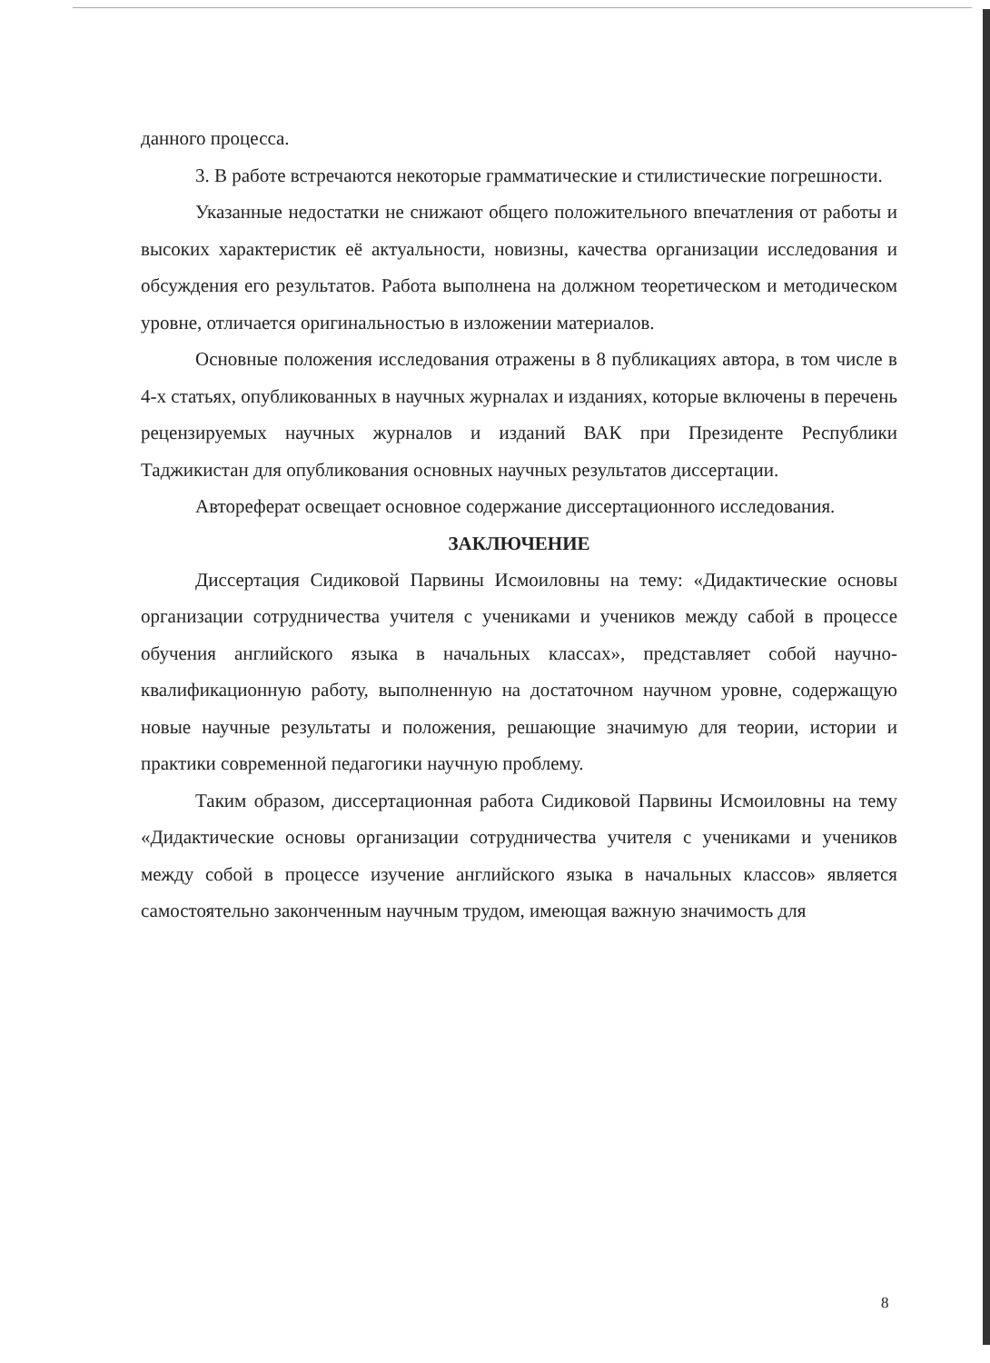данного процесса.
3. В работе встречаются некоторые грамматические и стилистические погрешности.
Указанные недостатки не снижают общего положительного впечатления от работы и высоких характеристик её актуальности, новизны, качества организации исследования и обсуждения его результатов. Работа выполнена на должном теоретическом и методическом уровне, отличается оригинальностью в изложении материалов.
Основные положения исследования отражены в 8 публикациях автора, в том числе в 4-х статьях, опубликованных в научных журналах и изданиях, которые включены в перечень рецензируемых научных журналов и изданий ВАК при Президенте Республики Таджикистан для опубликования основных научных результатов диссертации.
Автореферат освещает основное содержание диссертационного исследования.
ЗАКЛЮЧЕНИЕ
Диссертация Сидиковой Парвины Исмоиловны на тему: «Дидактические основы организации сотрудничества учителя с учениками и учеников между сабой в процессе обучения английского языка в начальных классах», представляет собой научно-квалификационную работу, выполненную на достаточном научном уровне, содержащую новые научные результаты и положения, решающие значимую для теории, истории и практики современной педагогики научную проблему.
Таким образом, диссертационная работа Сидиковой Парвины Исмоиловны на тему «Дидактические основы организации сотрудничества учителя с учениками и учеников между собой в процессе изучение английского языка в начальных классов» является самостоятельно законченным научным трудом, имеющая важную значимость для
8